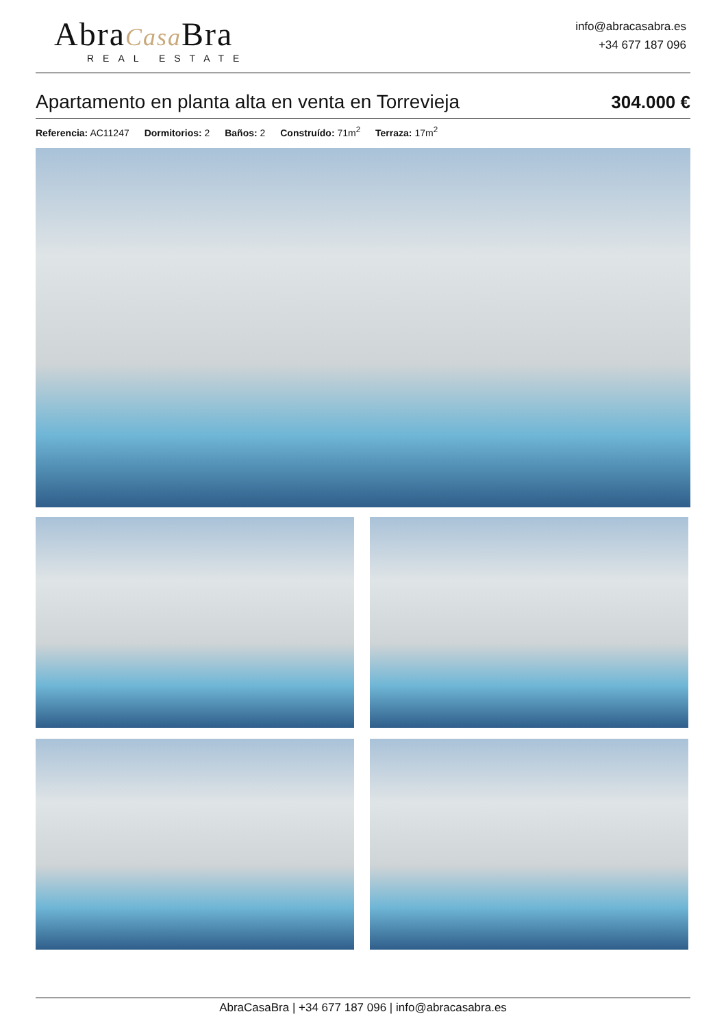AbraCasa Bra
REAL ESTATE
info@abracasabra.es
+34 677 187 096
Apartamento en planta alta en venta en Torrevieja
304.000 €
Referencia: AC11247 Dormitorios: 2 Baños: 2 Construído: 71m<sup>2</sup> Terraza: 17m<sup>2</sup>
AbraCasaBra | +34 677 187 096 | info@abracasabra.es